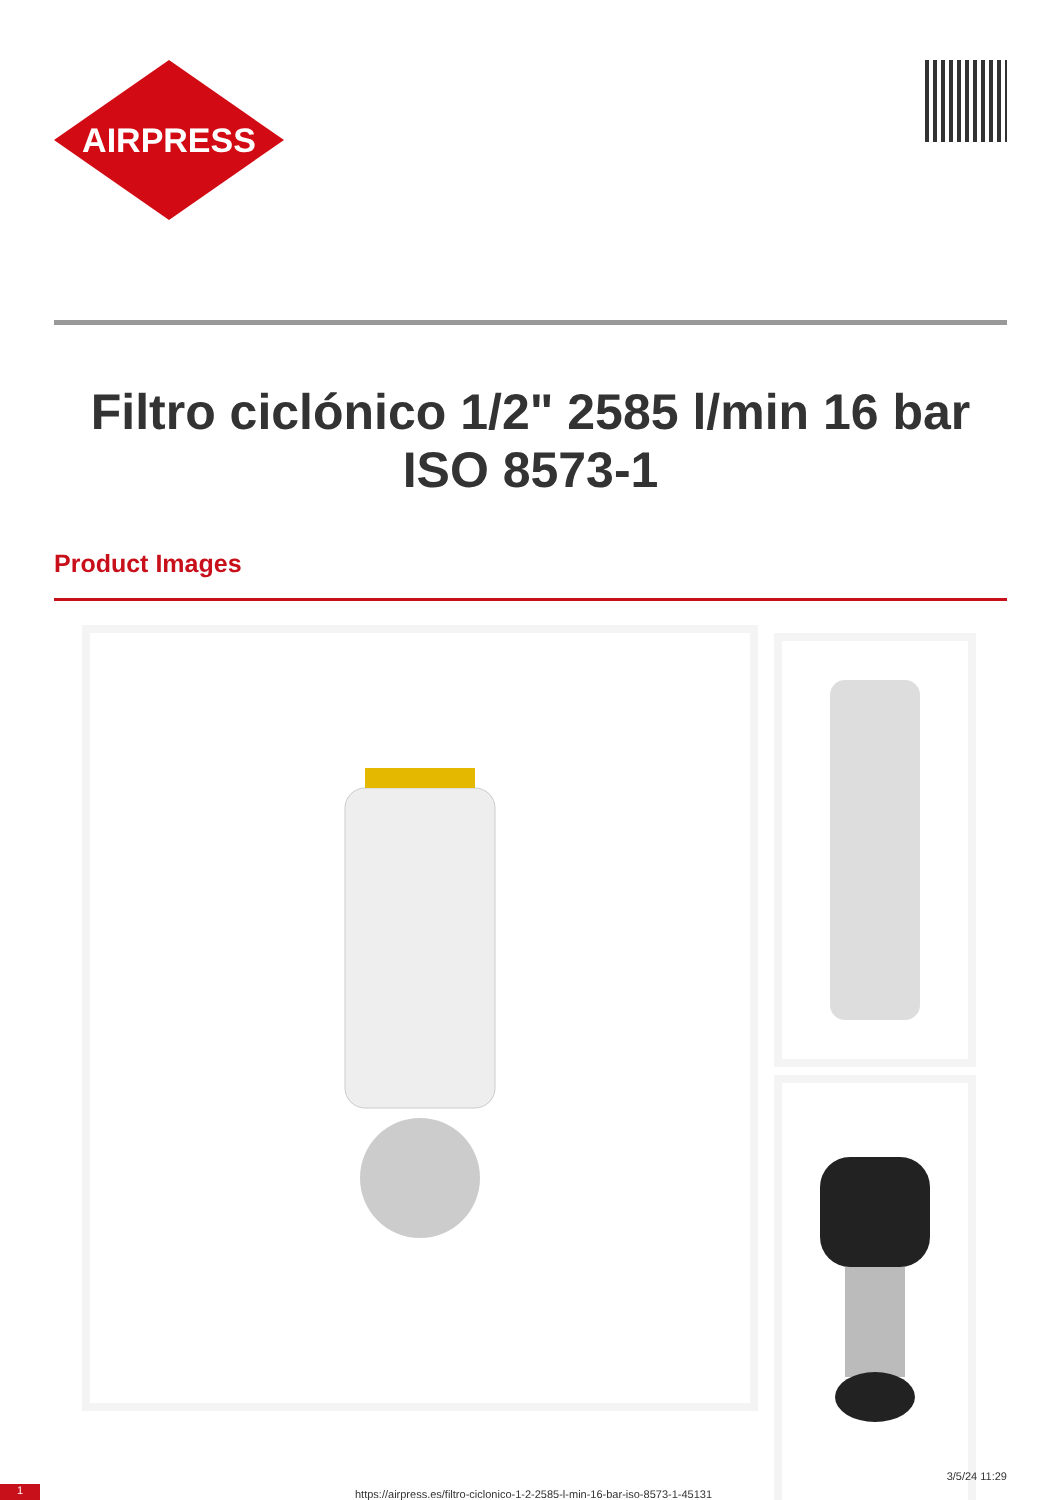AIRPRESS
Filtro ciclónico 1/2" 2585 l/min 16 bar ISO 8573-1
Product Images
1 https://airpress.es/filtro-ciclonico-1-2-2585-l-min-16-bar-iso-8573-1-45131
3/5/24 11:29